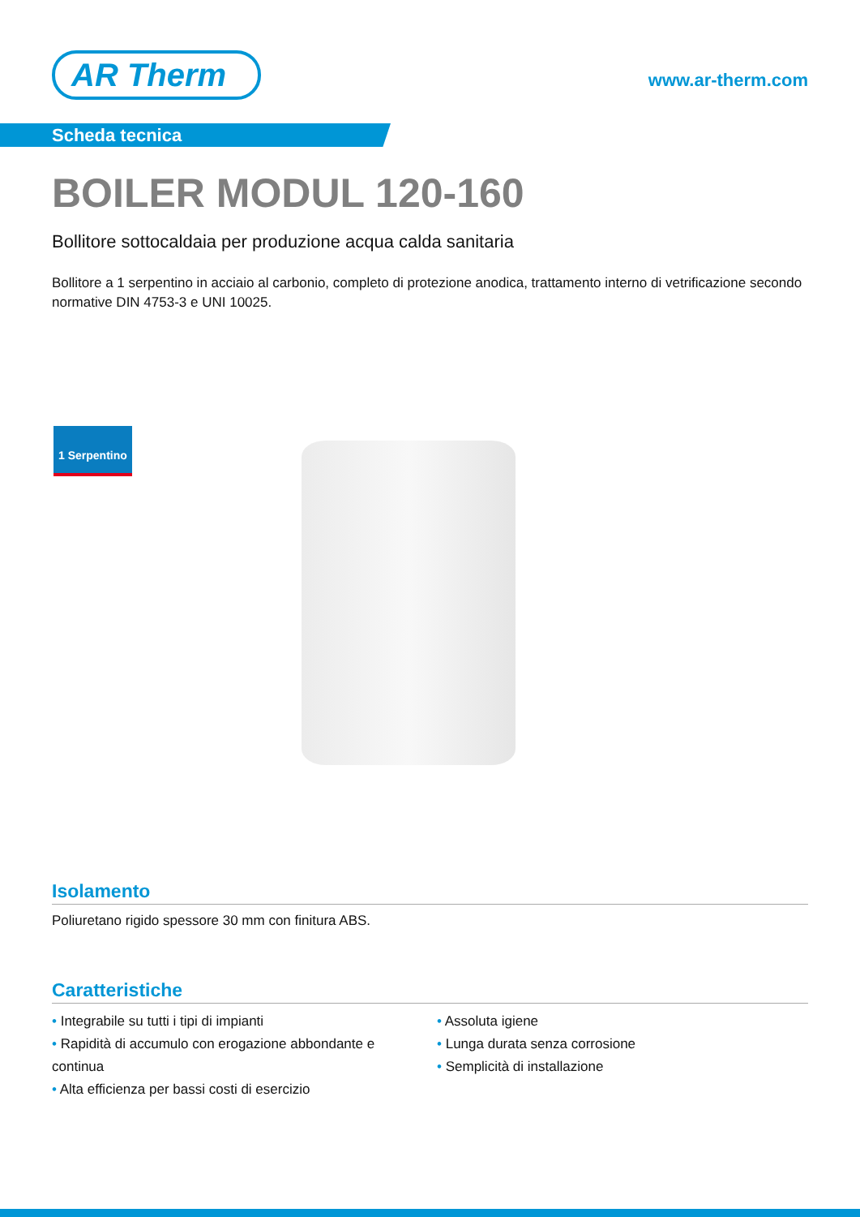AR Therm
www.ar-therm.com
Scheda tecnica
BOILER MODUL 120-160
Bollitore sottocaldaia per produzione acqua calda sanitaria
Bollitore a 1 serpentino in acciaio al carbonio, completo di protezione anodica, trattamento interno di vetrificazione secondo normative DIN 4753-3 e UNI 10025.
1 Serpentino
Isolamento
Poliuretano rigido spessore 30 mm con finitura ABS.
Caratteristiche
Integrabile su tutti i tipi di impianti
Rapidità di accumulo con erogazione abbondante e continua
Alta efficienza per bassi costi di esercizio
Assoluta igiene
Lunga durata senza corrosione
Semplicità di installazione